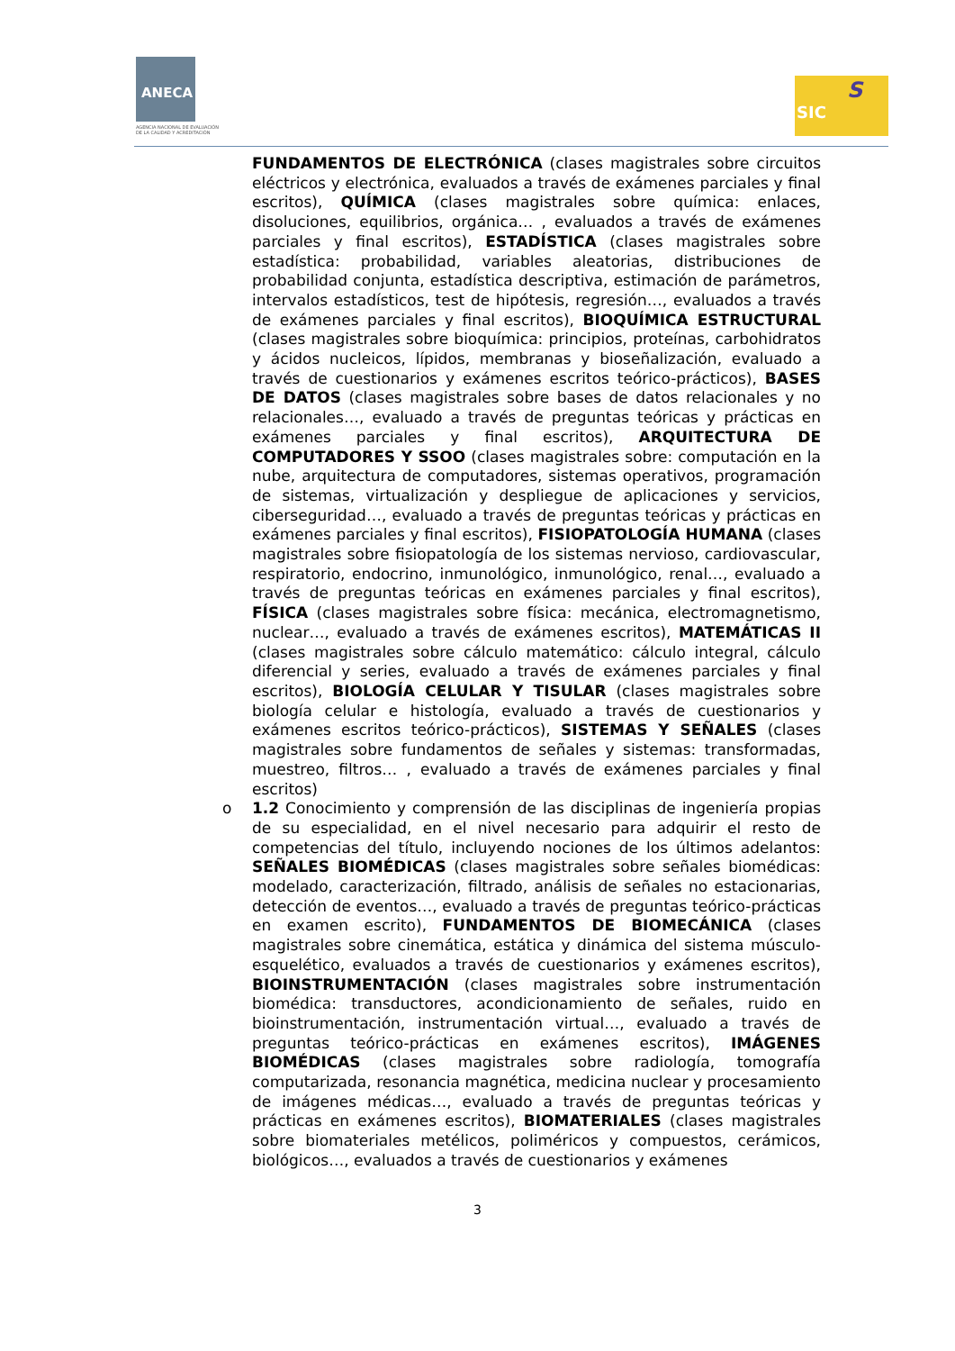ANECA
AGENCIA NACIONAL DE EVALUACIÓN
DE LA CALIDAD Y ACREDITACIÓN
SIC
S
FUNDAMENTOS DE ELECTRÓNICA (clases magistrales sobre circuitos eléctricos y electrónica, evaluados a través de exámenes parciales y final escritos), QUÍMICA (clases magistrales sobre química: enlaces, disoluciones, equilibrios, orgánica… , evaluados a través de exámenes parciales y final escritos), ESTADÍSTICA (clases magistrales sobre estadística: probabilidad, variables aleatorias, distribuciones de probabilidad conjunta, estadística descriptiva, estimación de parámetros, intervalos estadísticos, test de hipótesis, regresión…, evaluados a través de exámenes parciales y final escritos), BIOQUÍMICA ESTRUCTURAL (clases magistrales sobre bioquímica: principios, proteínas, carbohidratos y ácidos nucleicos, lípidos, membranas y bioseñalización, evaluado a través de cuestionarios y exámenes escritos teórico-prácticos), BASES DE DATOS (clases magistrales sobre bases de datos relacionales y no relacionales…, evaluado a través de preguntas teóricas y prácticas en exámenes parciales y final escritos), ARQUITECTURA DE COMPUTADORES Y SSOO (clases magistrales sobre: computación en la nube, arquitectura de computadores, sistemas operativos, programación de sistemas, virtualización y despliegue de aplicaciones y servicios, ciberseguridad…, evaluado a través de preguntas teóricas y prácticas en exámenes parciales y final escritos), FISIOPATOLOGÍA HUMANA (clases magistrales sobre fisiopatología de los sistemas nervioso, cardiovascular, respiratorio, endocrino, inmunológico, inmunológico, renal…, evaluado a través de preguntas teóricas en exámenes parciales y final escritos), FÍSICA (clases magistrales sobre física: mecánica, electromagnetismo, nuclear…, evaluado a través de exámenes escritos), MATEMÁTICAS II (clases magistrales sobre cálculo matemático: cálculo integral, cálculo diferencial y series, evaluado a través de exámenes parciales y final escritos), BIOLOGÍA CELULAR Y TISULAR (clases magistrales sobre biología celular e histología, evaluado a través de cuestionarios y exámenes escritos teórico-prácticos), SISTEMAS Y SEÑALES (clases magistrales sobre fundamentos de señales y sistemas: transformadas, muestreo, filtros… , evaluado a través de exámenes parciales y final escritos)
o 1.2 Conocimiento y comprensión de las disciplinas de ingeniería propias de su especialidad, en el nivel necesario para adquirir el resto de competencias del título, incluyendo nociones de los últimos adelantos: SEÑALES BIOMÉDICAS (clases magistrales sobre señales biomédicas: modelado, caracterización, filtrado, análisis de señales no estacionarias, detección de eventos…, evaluado a través de preguntas teórico-prácticas en examen escrito), FUNDAMENTOS DE BIOMECÁNICA (clases magistrales sobre cinemática, estática y dinámica del sistema músculo-esquelético, evaluados a través de cuestionarios y exámenes escritos), BIOINSTRUMENTACIÓN (clases magistrales sobre instrumentación biomédica: transductores, acondicionamiento de señales, ruido en bioinstrumentación, instrumentación virtual…, evaluado a través de preguntas teórico-prácticas en exámenes escritos), IMÁGENES BIOMÉDICAS (clases magistrales sobre radiología, tomografía computarizada, resonancia magnética, medicina nuclear y procesamiento de imágenes médicas…, evaluado a través de preguntas teóricas y prácticas en exámenes escritos), BIOMATERIALES (clases magistrales sobre biomateriales metélicos, poliméricos y compuestos, cerámicos, biológicos…, evaluados a través de cuestionarios y exámenes
3